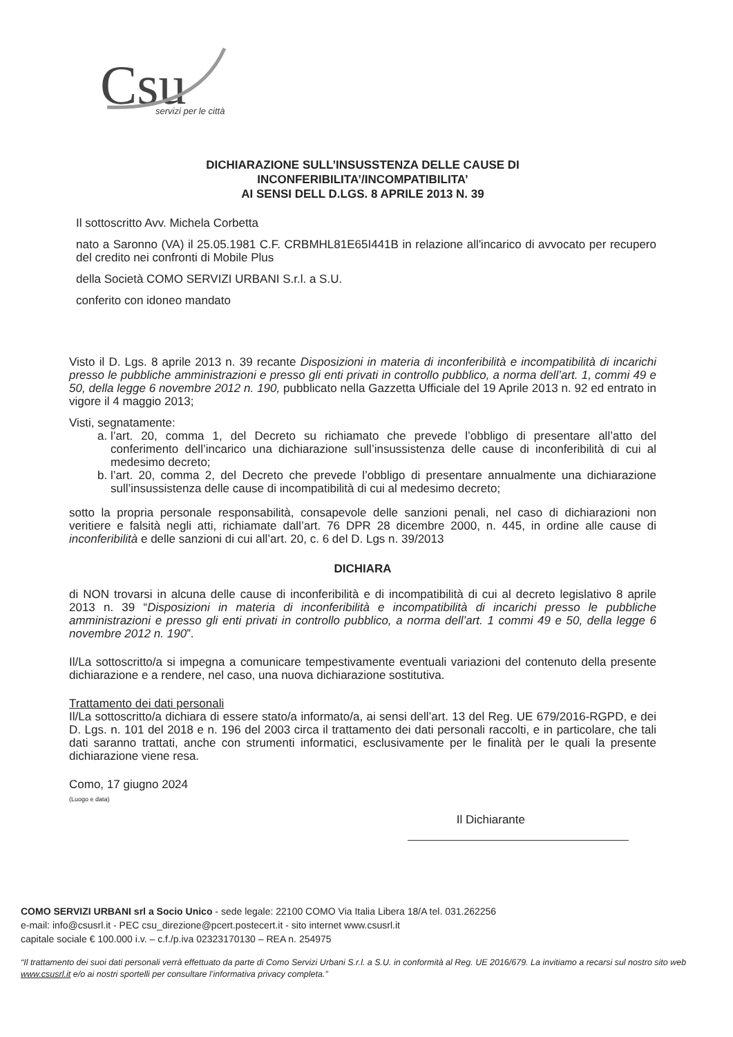Csu
servizi per le città
DICHIARAZIONE SULL’INSUSSTENZA DELLE CAUSE DI
INCONFERIBILITA’/INCOMPATIBILITA’
AI SENSI DELL D.LGS. 8 APRILE 2013 N. 39
Il sottoscritto Avv. Michela Corbetta
nato a Saronno (VA) il 25.05.1981 C.F. CRBMHL81E65I441B in relazione all'incarico di avvocato per recupero del credito nei confronti di Mobile Plus
della Società COMO SERVIZI URBANI S.r.l. a S.U.
conferito con idoneo mandato
Visto il D. Lgs. 8 aprile 2013 n. 39 recante Disposizioni in materia di inconferibilità e incompatibilità di incarichi presso le pubbliche amministrazioni e presso gli enti privati in controllo pubblico, a norma dell’art. 1, commi 49 e 50, della legge 6 novembre 2012 n. 190, pubblicato nella Gazzetta Ufficiale del 19 Aprile 2013 n. 92 ed entrato in vigore il 4 maggio 2013;
Visti, segnatamente:
a. l’art. 20, comma 1, del Decreto su richiamato che prevede l’obbligo di presentare all’atto del conferimento dell’incarico una dichiarazione sull’insussistenza delle cause di inconferibilità di cui al medesimo decreto;
b. l’art. 20, comma 2, del Decreto che prevede l’obbligo di presentare annualmente una dichiarazione sull’insussistenza delle cause di incompatibilità di cui al medesimo decreto;
sotto la propria personale responsabilità, consapevole delle sanzioni penali, nel caso di dichiarazioni non veritiere e falsità negli atti, richiamate dall’art. 76 DPR 28 dicembre 2000, n. 445, in ordine alle cause di inconferibilità e delle sanzioni di cui all’art. 20, c. 6 del D. Lgs n. 39/2013
DICHIARA
di NON trovarsi in alcuna delle cause di inconferibilità e di incompatibilità di cui al decreto legislativo 8 aprile 2013 n. 39 “Disposizioni in materia di inconferibilità e incompatibilità di incarichi presso le pubbliche amministrazioni e presso gli enti privati in controllo pubblico, a norma dell’art. 1 commi 49 e 50, della legge 6 novembre 2012 n. 190”.
Il/La sottoscritto/a si impegna a comunicare tempestivamente eventuali variazioni del contenuto della presente dichiarazione e a rendere, nel caso, una nuova dichiarazione sostitutiva.
Trattamento dei dati personali
Il/La sottoscritto/a dichiara di essere stato/a informato/a, ai sensi dell’art. 13 del Reg. UE 679/2016-RGPD, e dei D. Lgs. n. 101 del 2018 e n. 196 del 2003 circa il trattamento dei dati personali raccolti, e in particolare, che tali dati saranno trattati, anche con strumenti informatici, esclusivamente per le finalità per le quali la presente dichiarazione viene resa.
Como, 17 giugno 2024
(Luogo e data)
Il Dichiarante
COMO SERVIZI URBANI srl a Socio Unico - sede legale: 22100 COMO Via Italia Libera 18/A tel. 031.262256
e-mail: info@csusrl.it - PEC csu_direzione@pcert.postecert.it - sito internet www.csusrl.it
capitale sociale € 100.000 i.v. – c.f./p.iva 02323170130 – REA n. 254975
“Il trattamento dei suoi dati personali verrà effettuato da parte di Como Servizi Urbani S.r.l. a S.U. in conformità al Reg. UE 2016/679. La invitiamo a recarsi sul nostro sito web www.csusrl.it e/o ai nostri sportelli per consultare l’informativa privacy completa.”